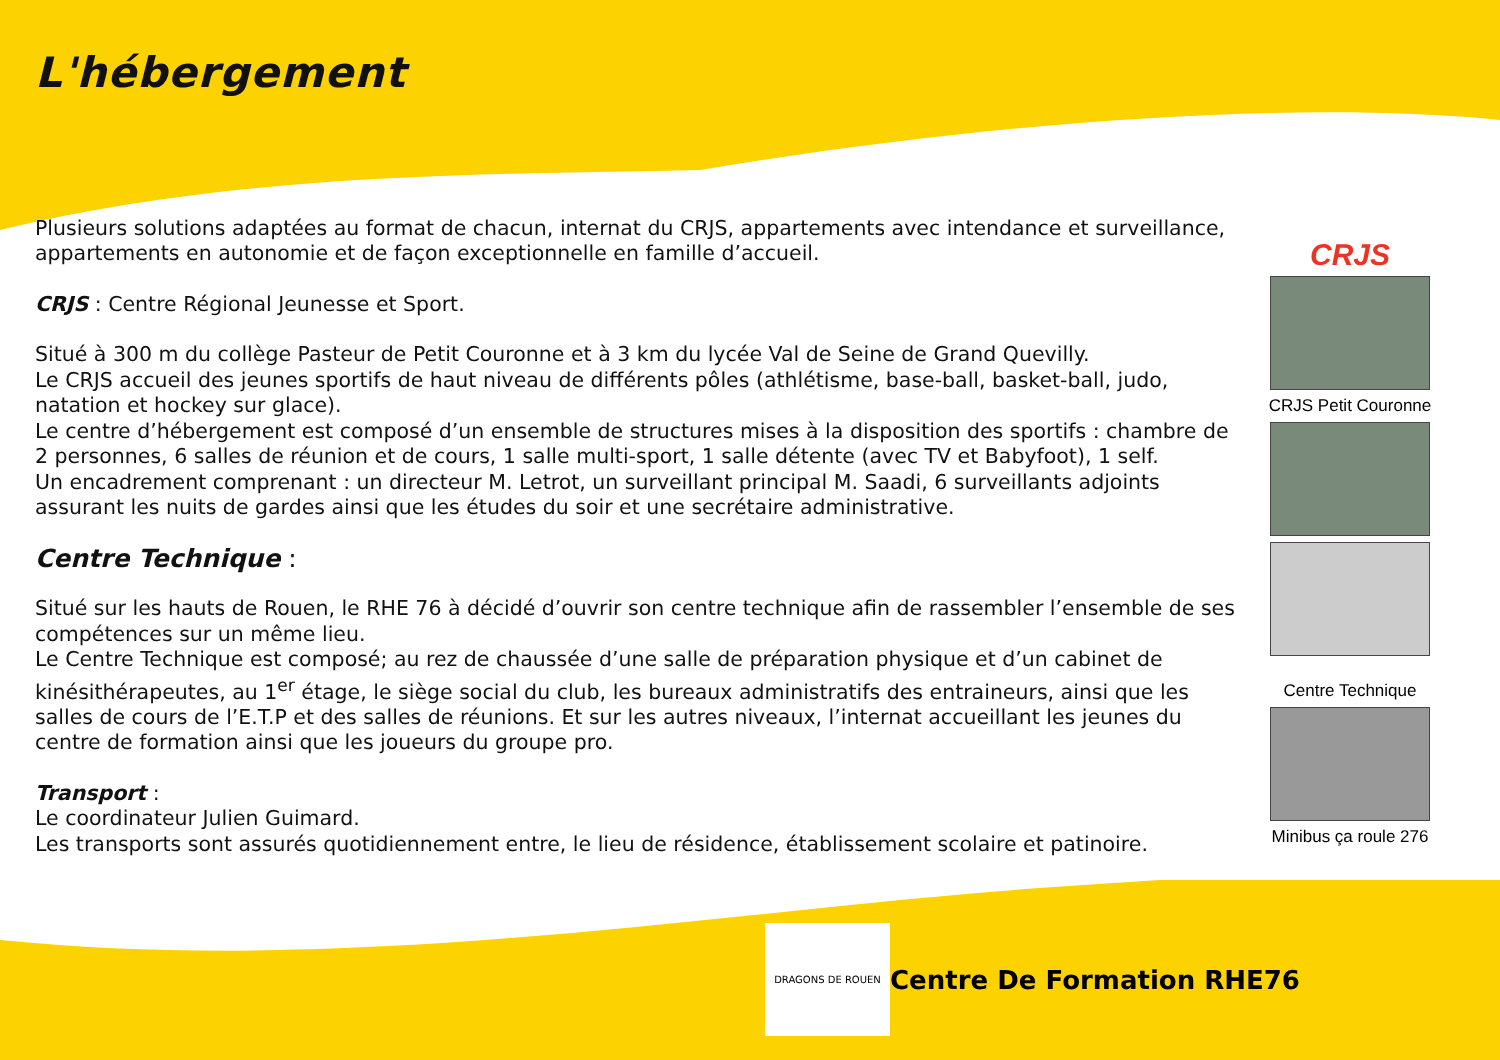L'hébergement
Plusieurs solutions adaptées au format de chacun, internat du CRJS, appartements avec intendance et surveillance, appartements en autonomie et de façon exceptionnelle en famille d’accueil.
CRJS : Centre Régional Jeunesse et Sport.
Situé à 300 m du collège Pasteur de Petit Couronne et à 3 km du lycée Val de Seine de Grand Quevilly.
Le CRJS accueil des jeunes sportifs de haut niveau de différents pôles (athlétisme, base-ball, basket-ball, judo, natation et hockey sur glace).
Le centre d’hébergement est composé d’un ensemble de structures mises à la disposition des sportifs : chambre de 2 personnes, 6 salles de réunion et de cours, 1 salle multi-sport, 1 salle détente (avec TV et Babyfoot), 1 self.
Un encadrement comprenant : un directeur M. Letrot, un surveillant principal M. Saadi, 6 surveillants adjoints assurant les nuits de gardes ainsi que les études du soir et une secrétaire administrative.
Centre Technique :
Situé sur les hauts de Rouen, le RHE 76 à décidé d’ouvrir son centre technique afin de rassembler l’ensemble de ses compétences sur un même lieu.
Le Centre Technique est composé; au rez de chaussée d’une salle de préparation physique et d’un cabinet de kinésithérapeutes, au 1<sup>er</sup> étage, le siège social du club, les bureaux administratifs des entraineurs, ainsi que les salles de cours de l’E.T.P et des salles de réunions. Et sur les autres niveaux, l’internat accueillant les jeunes du centre de formation ainsi que les joueurs du groupe pro.
Transport :
Le coordinateur Julien Guimard.
Les transports sont assurés quotidiennement entre, le lieu de résidence, établissement scolaire et patinoire.
CRJS
CRJS Petit Couronne
Centre Technique
Minibus ça roule 276
DRAGONS DE ROUEN
Centre De Formation RHE76